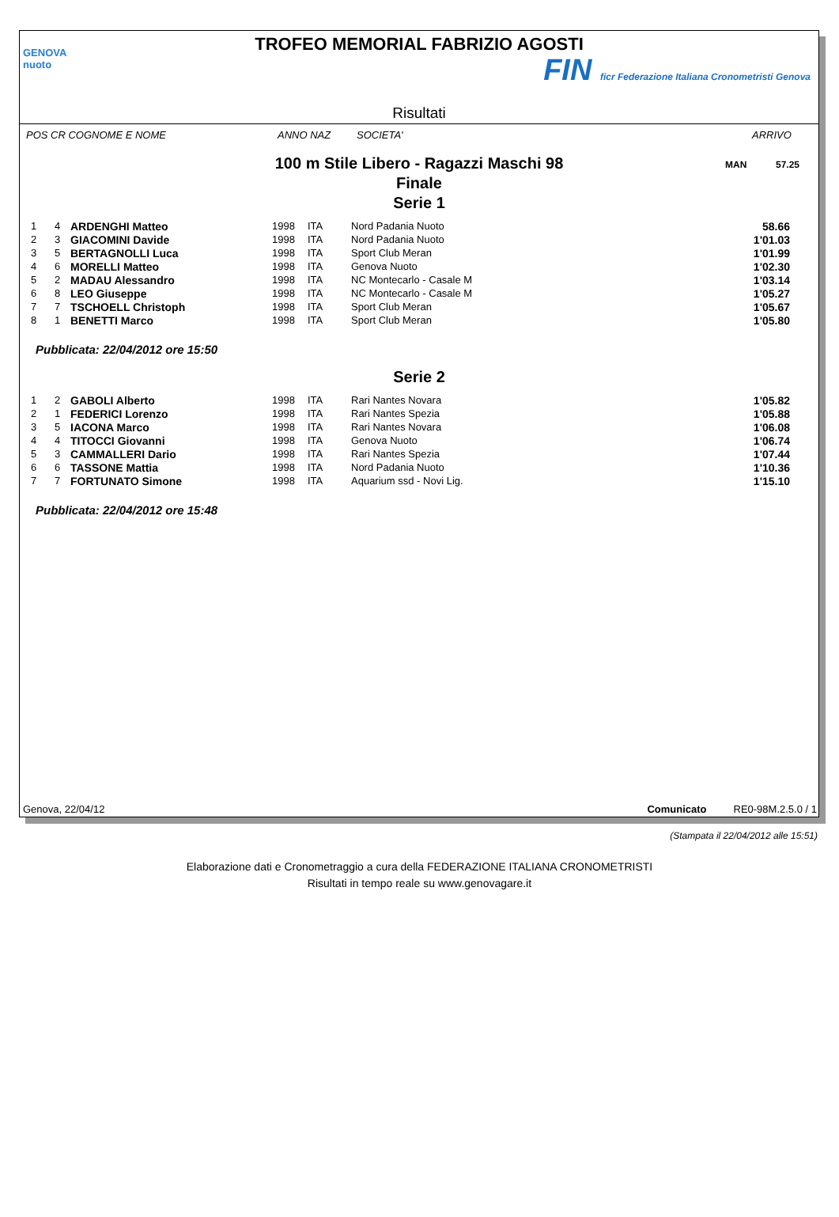GENOVA nuoto
TROFEO MEMORIAL FABRIZIO AGOSTI
FIN ficr Federazione Italiana Cronometristi Genova
Risultati
POS CR COGNOME E NOME ANNO NAZ SOCIETA' ARRIVO
100 m Stile Libero - Ragazzi Maschi 98
Finale
Serie 1
MAN 57.25
| 1 | 4 | ARDENGHI Matteo | 1998 | ITA | Nord Padania Nuoto | 58.66 |
| 2 | 3 | GIACOMINI Davide | 1998 | ITA | Nord Padania Nuoto | 1'01.03 |
| 3 | 5 | BERTAGNOLLI Luca | 1998 | ITA | Sport Club Meran | 1'01.99 |
| 4 | 6 | MORELLI Matteo | 1998 | ITA | Genova Nuoto | 1'02.30 |
| 5 | 2 | MADAU Alessandro | 1998 | ITA | NC Montecarlo - Casale M | 1'03.14 |
| 6 | 8 | LEO Giuseppe | 1998 | ITA | NC Montecarlo - Casale M | 1'05.27 |
| 7 | 7 | TSCHOELL Christoph | 1998 | ITA | Sport Club Meran | 1'05.67 |
| 8 | 1 | BENETTI Marco | 1998 | ITA | Sport Club Meran | 1'05.80 |
Pubblicata: 22/04/2012 ore 15:50
Serie 2
| 1 | 2 | GABOLI Alberto | 1998 | ITA | Rari Nantes Novara | 1'05.82 |
| 2 | 1 | FEDERICI Lorenzo | 1998 | ITA | Rari Nantes Spezia | 1'05.88 |
| 3 | 5 | IACONA Marco | 1998 | ITA | Rari Nantes Novara | 1'06.08 |
| 4 | 4 | TITOCCI Giovanni | 1998 | ITA | Genova Nuoto | 1'06.74 |
| 5 | 3 | CAMMALLERI Dario | 1998 | ITA | Rari Nantes Spezia | 1'07.44 |
| 6 | 6 | TASSONE Mattia | 1998 | ITA | Nord Padania Nuoto | 1'10.36 |
| 7 | 7 | FORTUNATO Simone | 1998 | ITA | Aquarium ssd - Novi Lig. | 1'15.10 |
Pubblicata: 22/04/2012 ore 15:48
Genova, 22/04/12 Comunicato RE0-98M.2.5.0 / 1
(Stampata il 22/04/2012 alle 15:51)
Elaborazione dati e Cronometraggio a cura della FEDERAZIONE ITALIANA CRONOMETRISTI
Risultati in tempo reale su www.genovagare.it